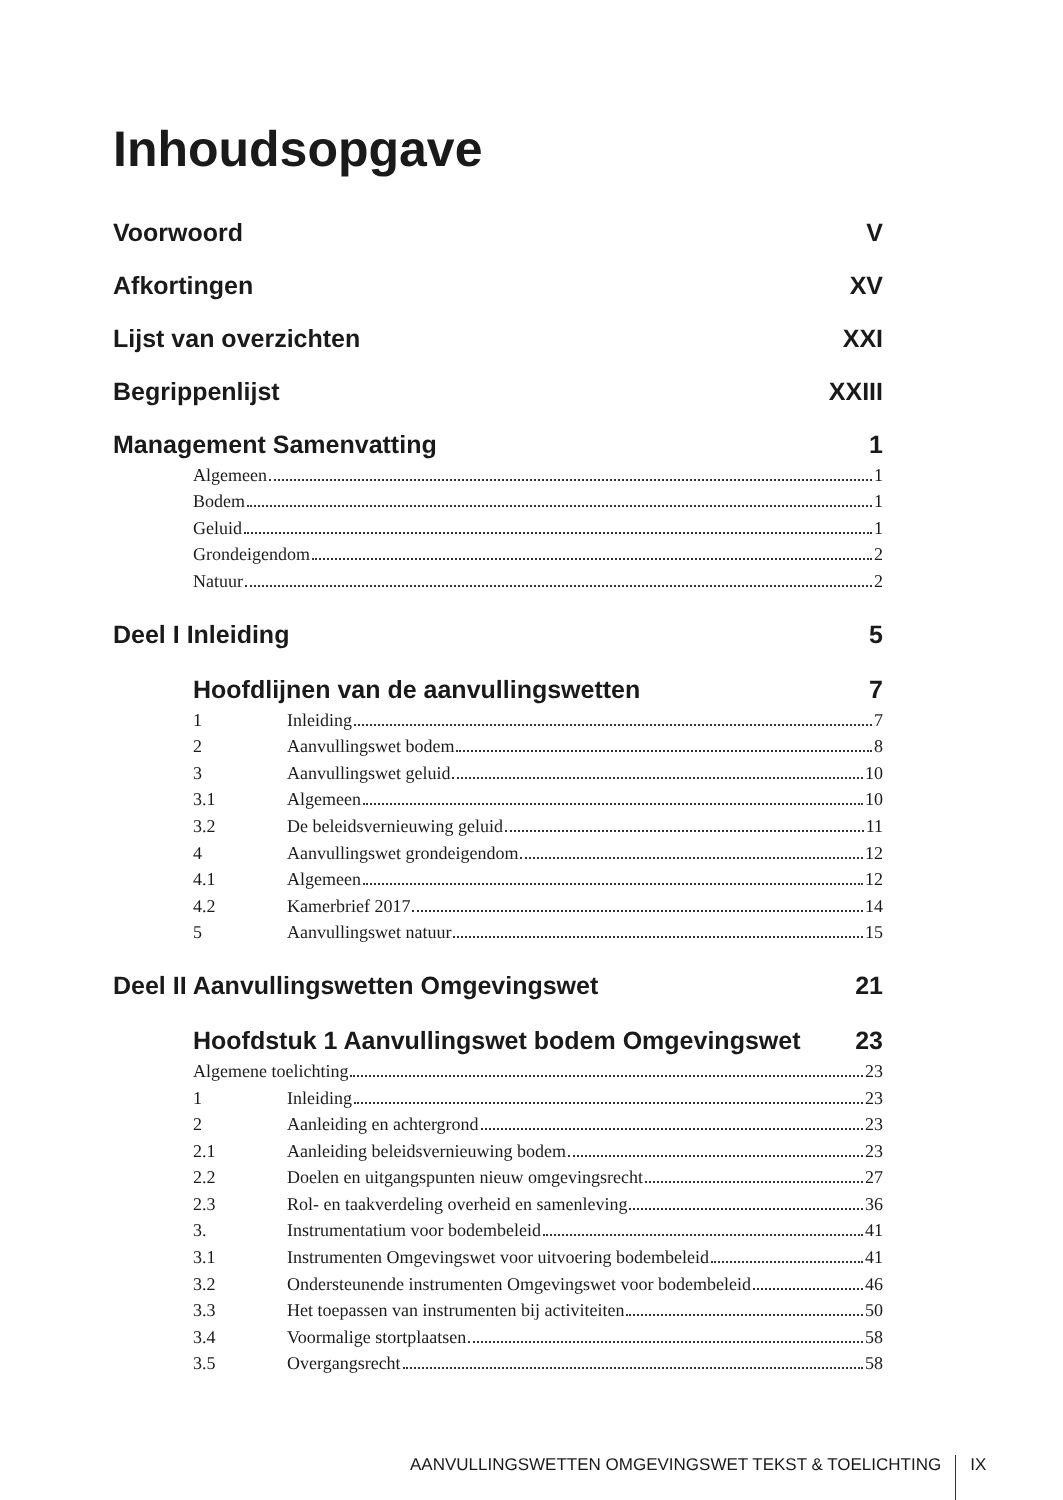Inhoudsopgave
Voorwoord V
Afkortingen XV
Lijst van overzichten XXI
Begrippenlijst XXIII
Management Samenvatting 1
Algemeen 1
Bodem 1
Geluid 1
Grondeigendom 2
Natuur 2
Deel I Inleiding 5
Hoofdlijnen van de aanvullingswetten 7
1
Inleiding 7
2
Aanvullingswet bodem 8
3
Aanvullingswet geluid 10
3.1
Algemeen 10
3.2
De beleidsvernieuwing geluid 11
4
Aanvullingswet grondeigendom 12
4.1
Algemeen 12
4.2
Kamerbrief 2017 14
5
Aanvullingswet natuur 15
Deel II Aanvullingswetten Omgevingswet 21
Hoofdstuk 1 Aanvullingswet bodem Omgevingswet 23
Algemene toelichting 23
1
Inleiding 23
2
Aanleiding en achtergrond 23
2.1
Aanleiding beleidsvernieuwing bodem 23
2.2
Doelen en uitgangspunten nieuw omgevingsrecht 27
2.3
Rol- en taakverdeling overheid en samenleving 36
3.
Instrumentatium voor bodembeleid 41
3.1
Instrumenten Omgevingswet voor uitvoering bodembeleid 41
3.2
Ondersteunende instrumenten Omgevingswet voor bodembeleid 46
3.3
Het toepassen van instrumenten bij activiteiten 50
3.4
Voormalige stortplaatsen 58
3.5
Overgangsrecht 58
AANVULLINGSWETTEN OMGEVINGSWET TEKST & TOELICHTING IX